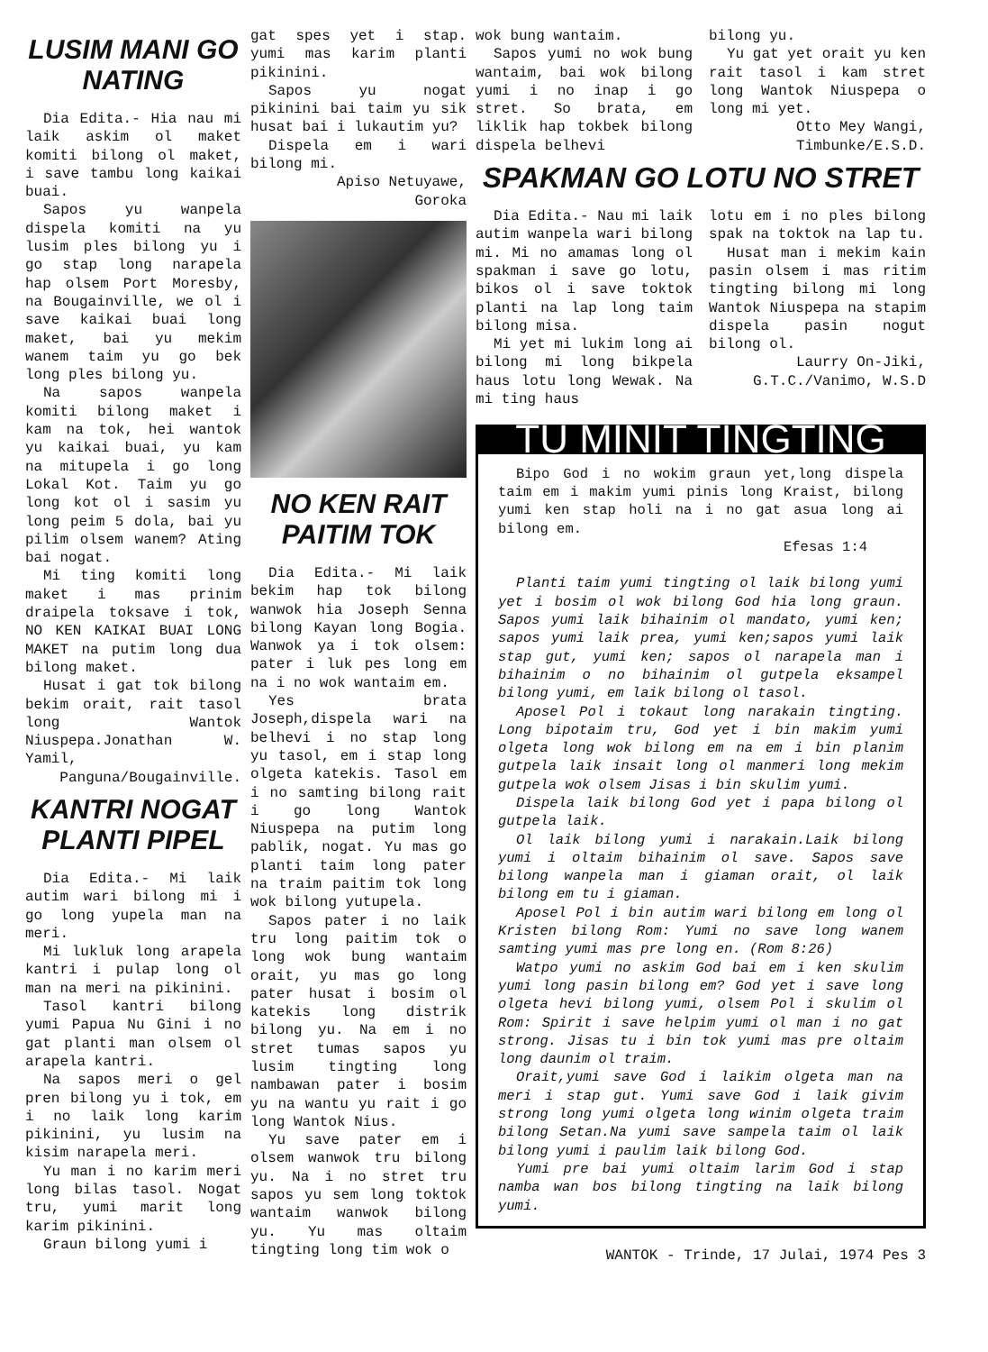LUSIM MANI GO NATING
Dia Edita.- Hia nau mi laik askim ol maket komiti bilong ol maket, i save tambu long kaikai buai.
Sapos yu wanpela dispela komiti na yu lusim ples bilong yu i go stap long narapela hap olsem Port Moresby, na Bougainville, we ol i save kaikai buai long maket, bai yu mekim wanem taim yu go bek long ples bilong yu.
Na sapos wanpela komiti bilong maket i kam na tok, hei wantok yu kaikai buai, yu kam na mitupela i go long Lokal Kot. Taim yu go long kot ol i sasim yu long peim 5 dola, bai yu pilim olsem wanem? Ating bai nogat.
Mi ting komiti long maket i mas prinim draipela toksave i tok, NO KEN KAIKAI BUAI LONG MAKET na putim long dua bilong maket.
Husat i gat tok bilong bekim orait, rait tasol long Wantok Niuspepa.Jonathan W. Yamil,
Panguna/Bougainville.
KANTRI NOGAT PLANTI PIPEL
Dia Edita.- Mi laik autim wari bilong mi i go long yupela man na meri.
Mi lukluk long arapela kantri i pulap long ol man na meri na pikinini.
Tasol kantri bilong yumi Papua Nu Gini i no gat planti man olsem ol arapela kantri.
Na sapos meri o gel pren bilong yu i tok, em i no laik long karim pikinini, yu lusim na kisim narapela meri.
Yu man i no karim meri long bilas tasol. Nogat tru, yumi marit long karim pikinini.
Graun bilong yumi i
gat spes yet i stap. yumi mas karim planti pikinini.
Sapos yu nogat pikinini bai taim yu sik husat bai i lukautim yu?
Dispela em i wari bilong mi.
Apiso Netuyawe,
Goroka
NO KEN RAIT PAITIM TOK
Dia Edita.- Mi laik bekim hap tok bilong wanwok hia Joseph Senna bilong Kayan long Bogia. Wanwok ya i tok olsem: pater i luk pes long em na i no wok wantaim em.
Yes brata Joseph,dispela wari na belhevi i no stap long yu tasol, em i stap long olgeta katekis. Tasol em i no samting bilong rait i go long Wantok Niuspepa na putim long pablik, nogat. Yu mas go planti taim long pater na traim paitim tok long wok bilong yutupela.
Sapos pater i no laik tru long paitim tok o long wok bung wantaim orait, yu mas go long pater husat i bosim ol katekis long distrik bilong yu. Na em i no stret tumas sapos yu lusim tingting long nambawan pater i bosim yu na wantu yu rait i go long Wantok Nius.
Yu save pater em i olsem wanwok tru bilong yu. Na i no stret tru sapos yu sem long toktok wantaim wanwok bilong yu. Yu mas oltaim tingting long tim wok o
wok bung wantaim.
Sapos yumi no wok bung wantaim, bai wok bilong yumi i no inap i go stret. So brata, em liklik hap tokbek bilong dispela belhevi
bilong yu.
Yu gat yet orait yu ken rait tasol i kam stret long Wantok Niuspepa o long mi yet.
Otto Mey Wangi,
Timbunke/E.S.D.
SPAKMAN GO LOTU NO STRET
Dia Edita.- Nau mi laik autim wanpela wari bilong mi. Mi no amamas long ol spakman i save go lotu, bikos ol i save toktok planti na lap long taim bilong misa.
Mi yet mi lukim long ai bilong mi long bikpela haus lotu long Wewak. Na mi ting haus
lotu em i no ples bilong spak na toktok na lap tu.
Husat man i mekim kain pasin olsem i mas ritim tingting bilong mi long Wantok Niuspepa na stapim dispela pasin nogut bilong ol.
Laurry On-Jiki,
G.T.C./Vanimo, W.S.D
TU MINIT TINGTING
Bipo God i no wokim graun yet,long dispela taim em i makim yumi pinis long Kraist, bilong yumi ken stap holi na i no gat asua long ai bilong em.
Efesas 1:4
Planti taim yumi tingting ol laik bilong yumi yet i bosim ol wok bilong God hia long graun. Sapos yumi laik bihainim ol mandato, yumi ken; sapos yumi laik prea, yumi ken;sapos yumi laik stap gut, yumi ken; sapos ol narapela man i bihainim o no bihainim ol gutpela eksampel bilong yumi, em laik bilong ol tasol.
Aposel Pol i tokaut long narakain tingting. Long bipotaim tru, God yet i bin makim yumi olgeta long wok bilong em na em i bin planim gutpela laik insait long ol manmeri long mekim gutpela wok olsem Jisas i bin skulim yumi.
Dispela laik bilong God yet i papa bilong ol gutpela laik.
Ol laik bilong yumi i narakain.Laik bilong yumi i oltaim bihainim ol save. Sapos save bilong wanpela man i giaman orait, ol laik bilong em tu i giaman.
Aposel Pol i bin autim wari bilong em long ol Kristen bilong Rom: Yumi no save long wanem samting yumi mas pre long en. (Rom 8:26)
Watpo yumi no askim God bai em i ken skulim yumi long pasin bilong em? God yet i save long olgeta hevi bilong yumi, olsem Pol i skulim ol Rom: Spirit i save helpim yumi ol man i no gat strong. Jisas tu i bin tok yumi mas pre oltaim long daunim ol traim.
Orait,yumi save God i laikim olgeta man na meri i stap gut. Yumi save God i laik givim strong long yumi olgeta long winim olgeta traim bilong Setan.Na yumi save sampela taim ol laik bilong yumi i paulim laik bilong God.
Yumi pre bai yumi oltaim larim God i stap namba wan bos bilong tingting na laik bilong yumi.
WANTOK - Trinde, 17 Julai, 1974 Pes 3